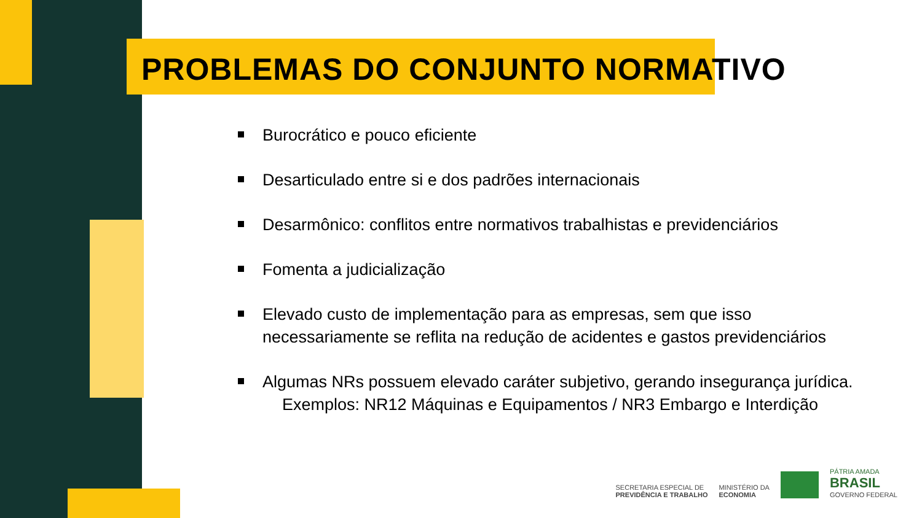PROBLEMAS DO CONJUNTO NORMATIVO
Burocrático e pouco eficiente
Desarticulado entre si e dos padrões internacionais
Desarmônico: conflitos entre normativos trabalhistas e previdenciários
Fomenta a judicialização
Elevado custo de implementação para as empresas, sem que isso necessariamente se reflita na redução de acidentes e gastos previdenciários
Algumas NRs possuem elevado caráter subjetivo, gerando insegurança jurídica.
Exemplos: NR12 Máquinas e Equipamentos / NR3 Embargo e Interdição
SECRETARIA ESPECIAL DE
PREVIDÊNCIA E TRABALHO
MINISTÉRIO DA
ECONOMIA
PÁTRIA AMADA
BRASIL
GOVERNO FEDERAL